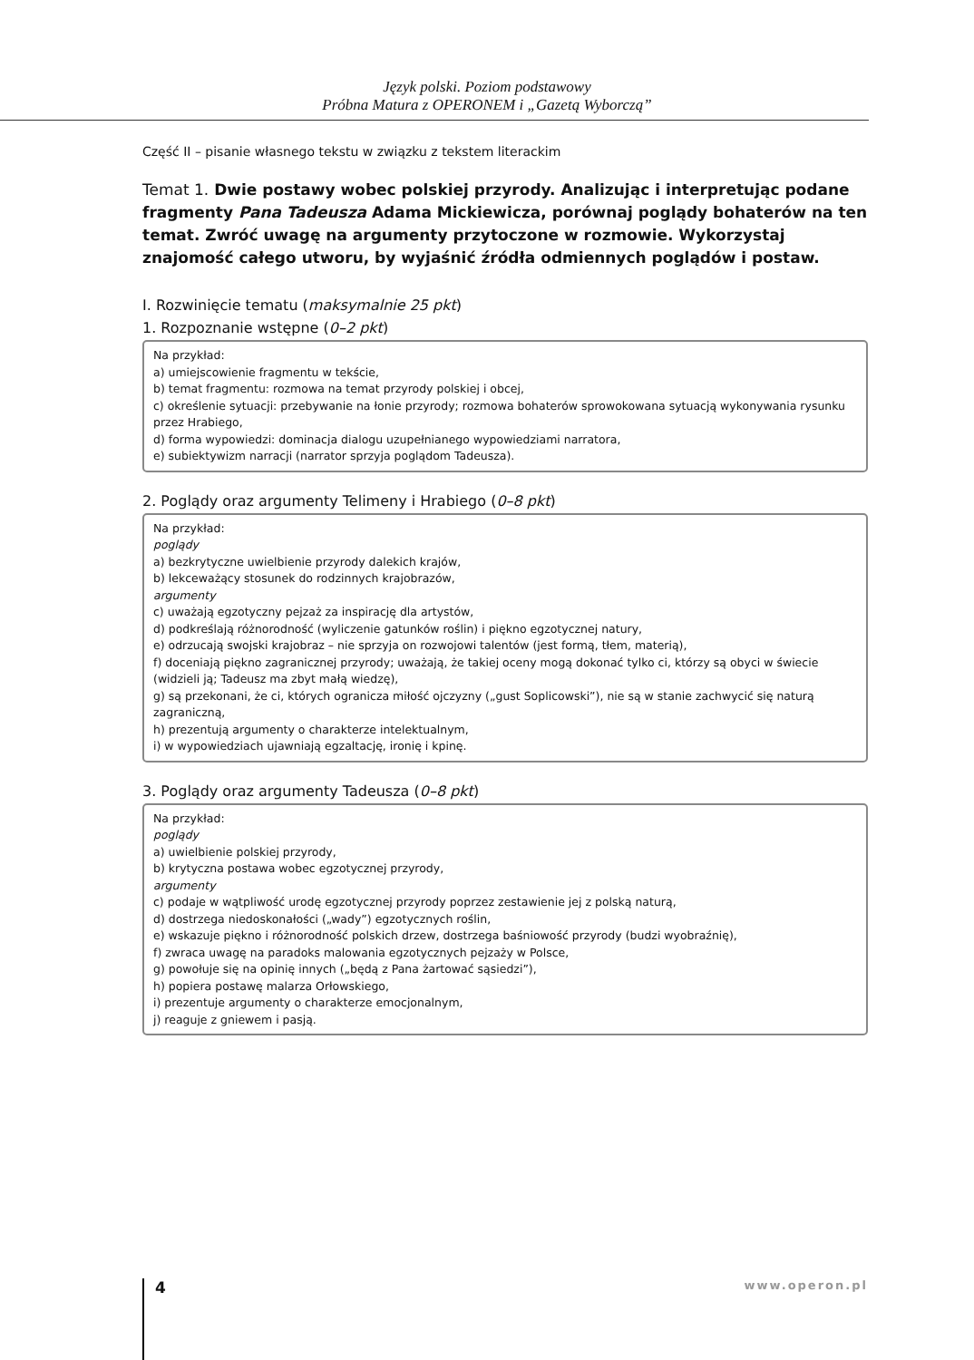Język polski. Poziom podstawowy
Próbna Matura z OPERONEM i „Gazetą Wyborczą”
Część II – pisanie własnego tekstu w związku z tekstem literackim
Temat 1. Dwie postawy wobec polskiej przyrody. Analizując i interpretując podane fragmenty Pana Tadeusza Adama Mickiewicza, porównaj poglądy bohaterów na ten temat. Zwróć uwagę na argumenty przytoczone w rozmowie. Wykorzystaj znajomość całego utworu, by wyjaśnić źródła odmiennych poglądów i postaw.
I. Rozwinięcie tematu (maksymalnie 25 pkt)
1. Rozpoznanie wstępne (0–2 pkt)
Na przykład:
a) umiejscowienie fragmentu w tekście,
b) temat fragmentu: rozmowa na temat przyrody polskiej i obcej,
c) określenie sytuacji: przebywanie na łonie przyrody; rozmowa bohaterów sprowokowana sytuacją wykonywania rysunku przez Hrabiego,
d) forma wypowiedzi: dominacja dialogu uzupełnianego wypowiedziami narratora,
e) subiektywizm narracji (narrator sprzyja poglądom Tadeusza).
2. Poglądy oraz argumenty Telimeny i Hrabiego (0–8 pkt)
Na przykład:
poglądy
a) bezkrytyczne uwielbienie przyrody dalekich krajów,
b) lekceważący stosunek do rodzinnych krajobrazów,
argumenty
c) uważają egzotyczny pejzaż za inspirację dla artystów,
d) podkreślają różnorodność (wyliczenie gatunków roślin) i piękno egzotycznej natury,
e) odrzucają swojski krajobraz – nie sprzyja on rozwojowi talentów (jest formą, tłem, materią),
f) doceniają piękno zagranicznej przyrody; uważają, że takiej oceny mogą dokonać tylko ci, którzy są obyci w świecie (widzieli ją; Tadeusz ma zbyt małą wiedzę),
g) są przekonani, że ci, których ogranicza miłość ojczyzny („gust Soplicowski”), nie są w stanie zachwycić się naturą zagraniczną,
h) prezentują argumenty o charakterze intelektualnym,
i) w wypowiedziach ujawniają egzaltację, ironię i kpinę.
3. Poglądy oraz argumenty Tadeusza (0–8 pkt)
Na przykład:
poglądy
a) uwielbienie polskiej przyrody,
b) krytyczna postawa wobec egzotycznej przyrody,
argumenty
c) podaje w wątpliwość urodę egzotycznej przyrody poprzez zestawienie jej z polską naturą,
d) dostrzega niedoskonałości („wady”) egzotycznych roślin,
e) wskazuje piękno i różnorodność polskich drzew, dostrzega baśniowość przyrody (budzi wyobraźnię),
f) zwraca uwagę na paradoks malowania egzotycznych pejzaży w Polsce,
g) powołuje się na opinię innych („będą z Pana żartować sąsiedzi”),
h) popiera postawę malarza Orłowskiego,
i) prezentuje argumenty o charakterze emocjonalnym,
j) reaguje z gniewem i pasją.
4 www.operon.pl